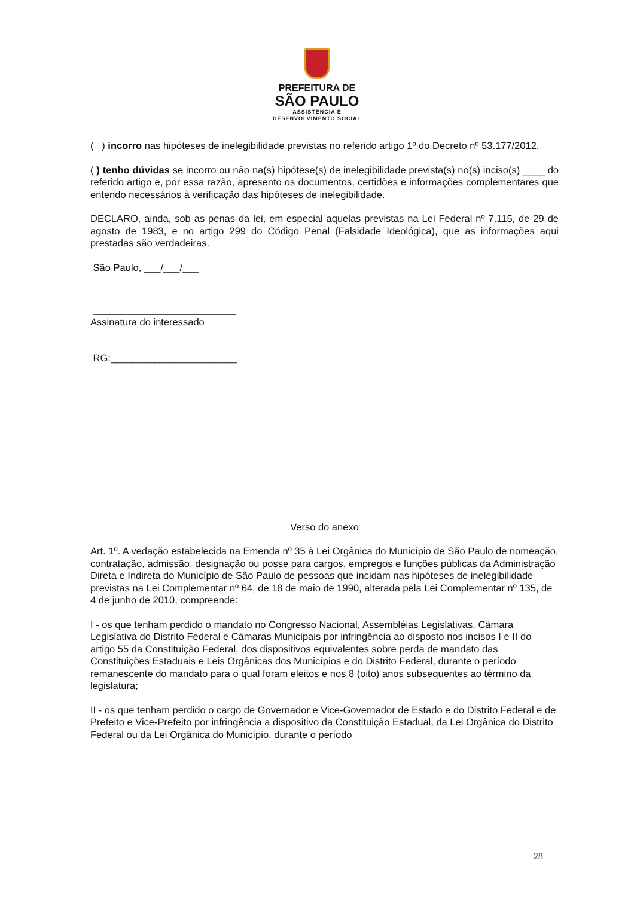PREFEITURA DE
SÃO PAULO
ASSISTÊNCIA E
DESENVOLVIMENTO SOCIAL
( ) incorro nas hipóteses de inelegibilidade previstas no referido artigo 1º do Decreto nº 53.177/2012.
( ) tenho dúvidas se incorro ou não na(s) hipótese(s) de inelegibilidade prevista(s) no(s) inciso(s) ____ do referido artigo e, por essa razão, apresento os documentos, certidões e informações complementares que entendo necessários à verificação das hipóteses de inelegibilidade.
DECLARO, ainda, sob as penas da lei, em especial aquelas previstas na Lei Federal nº 7.115, de 29 de agosto de 1983, e no artigo 299 do Código Penal (Falsidade Ideológica), que as informações aqui prestadas são verdadeiras.
São Paulo, ___/___/___
__________________________
Assinatura do interessado
RG:_______________________
Verso do anexo
Art. 1º. A vedação estabelecida na Emenda nº 35 à Lei Orgânica do Município de São Paulo de nomeação, contratação, admissão, designação ou posse para cargos, empregos e funções públicas da Administração Direta e Indireta do Município de São Paulo de pessoas que incidam nas hipóteses de inelegibilidade previstas na Lei Complementar nº 64, de 18 de maio de 1990, alterada pela Lei Complementar nº 135, de 4 de junho de 2010, compreende:
I - os que tenham perdido o mandato no Congresso Nacional, Assembléias Legislativas, Câmara Legislativa do Distrito Federal e Câmaras Municipais por infringência ao disposto nos incisos I e II do artigo 55 da Constituição Federal, dos dispositivos equivalentes sobre perda de mandato das Constituições Estaduais e Leis Orgânicas dos Municípios e do Distrito Federal, durante o período remanescente do mandato para o qual foram eleitos e nos 8 (oito) anos subsequentes ao término da legislatura;
II - os que tenham perdido o cargo de Governador e Vice-Governador de Estado e do Distrito Federal e de Prefeito e Vice-Prefeito por infringência a dispositivo da Constituição Estadual, da Lei Orgânica do Distrito Federal ou da Lei Orgânica do Município, durante o período
28